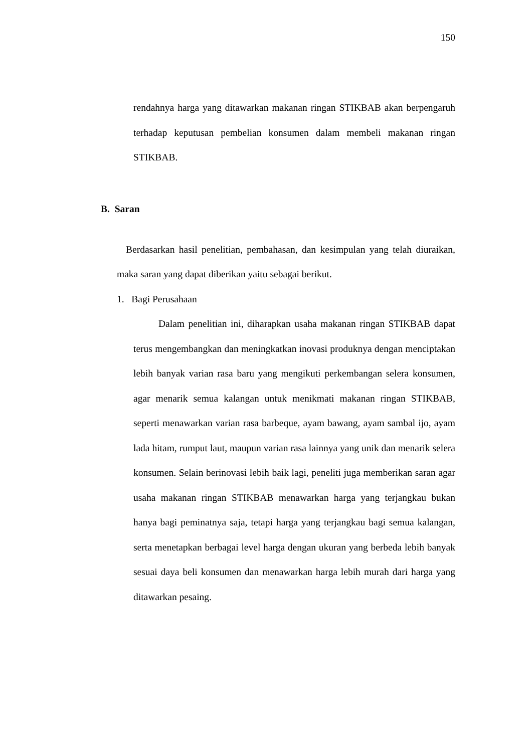150
rendahnya harga yang ditawarkan makanan ringan STIKBAB akan berpengaruh terhadap keputusan pembelian konsumen dalam membeli makanan ringan STIKBAB.
B. Saran
Berdasarkan hasil penelitian, pembahasan, dan kesimpulan yang telah diuraikan, maka saran yang dapat diberikan yaitu sebagai berikut.
1. Bagi Perusahaan
Dalam penelitian ini, diharapkan usaha makanan ringan STIKBAB dapat terus mengembangkan dan meningkatkan inovasi produknya dengan menciptakan lebih banyak varian rasa baru yang mengikuti perkembangan selera konsumen, agar menarik semua kalangan untuk menikmati makanan ringan STIKBAB, seperti menawarkan varian rasa barbeque, ayam bawang, ayam sambal ijo, ayam lada hitam, rumput laut, maupun varian rasa lainnya yang unik dan menarik selera konsumen. Selain berinovasi lebih baik lagi, peneliti juga memberikan saran agar usaha makanan ringan STIKBAB menawarkan harga yang terjangkau bukan hanya bagi peminatnya saja, tetapi harga yang terjangkau bagi semua kalangan, serta menetapkan berbagai level harga dengan ukuran yang berbeda lebih banyak sesuai daya beli konsumen dan menawarkan harga lebih murah dari harga yang ditawarkan pesaing.